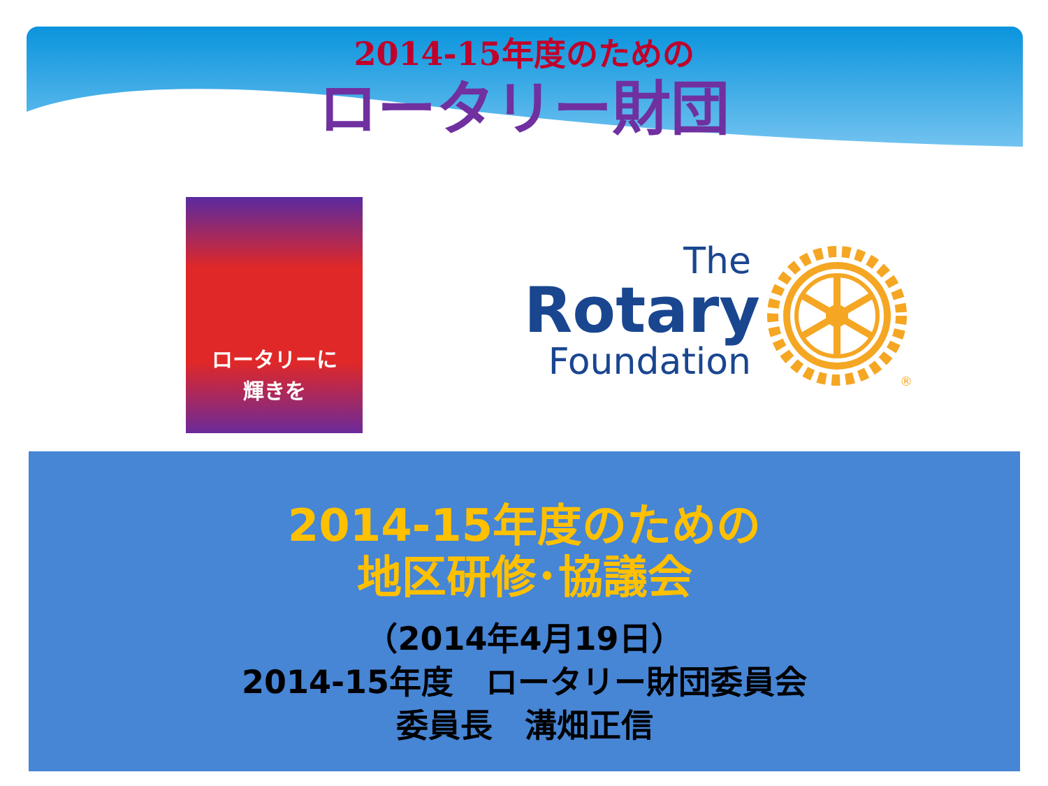2014-15年度のための
ロータリー財団
ロータリーに
輝きを
The
Rotary
Foundation
®
2014-15年度のための
地区研修･協議会
（2014年4月19日）
2014-15年度　ロータリー財団委員会
委員長　溝畑正信